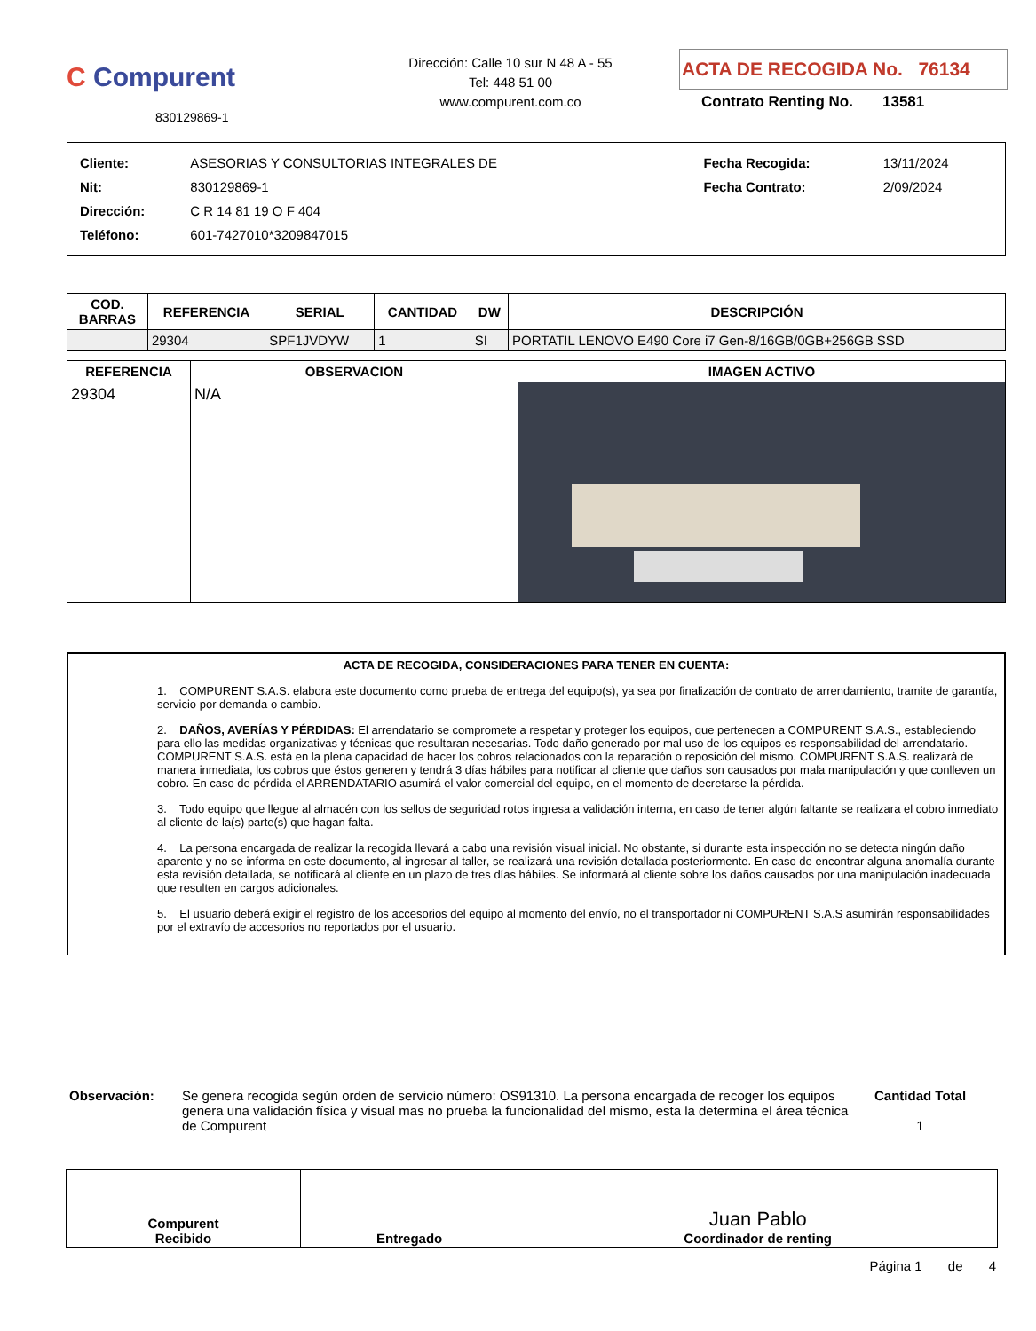C Compurent
830129869-1
Dirección: Calle 10 sur N 48 A - 55
Tel: 448 51 00
www.compurent.com.co
ACTA DE RECOGIDA No. 76134
Contrato Renting No. 13581
| Cliente: | ASESORIAS Y CONSULTORIAS INTEGRALES DE | Fecha Recogida: | 13/11/2024 |
| Nit: | 830129869-1 | Fecha Contrato: | 2/09/2024 |
| Dirección: | C R 14 81 19 O F 404 | | |
| Teléfono: | 601-7427010*3209847015 | | |
| COD. BARRAS | REFERENCIA | SERIAL | CANTIDAD | DW | DESCRIPCIÓN |
| --- | --- | --- | --- | --- | --- |
| | 29304 | SPF1JVDYW | 1 | SI | PORTATIL LENOVO E490 Core i7 Gen-8/16GB/0GB+256GB SSD |
| REFERENCIA | OBSERVACION | IMAGEN ACTIVO |
| --- | --- | --- |
| 29304 | N/A | |
ACTA DE RECOGIDA, CONSIDERACIONES PARA TENER EN CUENTA:
1. COMPURENT S.A.S. elabora este documento como prueba de entrega del equipo(s), ya sea por finalización de contrato de arrendamiento, tramite de garantía, servicio por demanda o cambio.
2. DAÑOS, AVERÍAS Y PÉRDIDAS: El arrendatario se compromete a respetar y proteger los equipos, que pertenecen a COMPURENT S.A.S., estableciendo para ello las medidas organizativas y técnicas que resultaran necesarias. Todo daño generado por mal uso de los equipos es responsabilidad del arrendatario. COMPURENT S.A.S. está en la plena capacidad de hacer los cobros relacionados con la reparación o reposición del mismo. COMPURENT S.A.S. realizará de manera inmediata, los cobros que éstos generen y tendrá 3 días hábiles para notificar al cliente que daños son causados por mala manipulación y que conlleven un cobro. En caso de pérdida el ARRENDATARIO asumirá el valor comercial del equipo, en el momento de decretarse la pérdida.
3. Todo equipo que llegue al almacén con los sellos de seguridad rotos ingresa a validación interna, en caso de tener algún faltante se realizara el cobro inmediato al cliente de la(s) parte(s) que hagan falta.
4. La persona encargada de realizar la recogida llevará a cabo una revisión visual inicial. No obstante, si durante esta inspección no se detecta ningún daño aparente y no se informa en este documento, al ingresar al taller, se realizará una revisión detallada posteriormente. En caso de encontrar alguna anomalía durante esta revisión detallada, se notificará al cliente en un plazo de tres días hábiles. Se informará al cliente sobre los daños causados por una manipulación inadecuada que resulten en cargos adicionales.
5. El usuario deberá exigir el registro de los accesorios del equipo al momento del envío, no el transportador ni COMPURENT S.A.S asumirán responsabilidades por el extravío de accesorios no reportados por el usuario.
Observación: Se genera recogida según orden de servicio número: OS91310. La persona encargada de recoger los equipos genera una validación física y visual mas no prueba la funcionalidad del mismo, esta la determina el área técnica de Compurent
Cantidad Total
1
| Compurent Recibido | Entregado | Juan Pablo Coordinador de renting |
Página 1 de 4